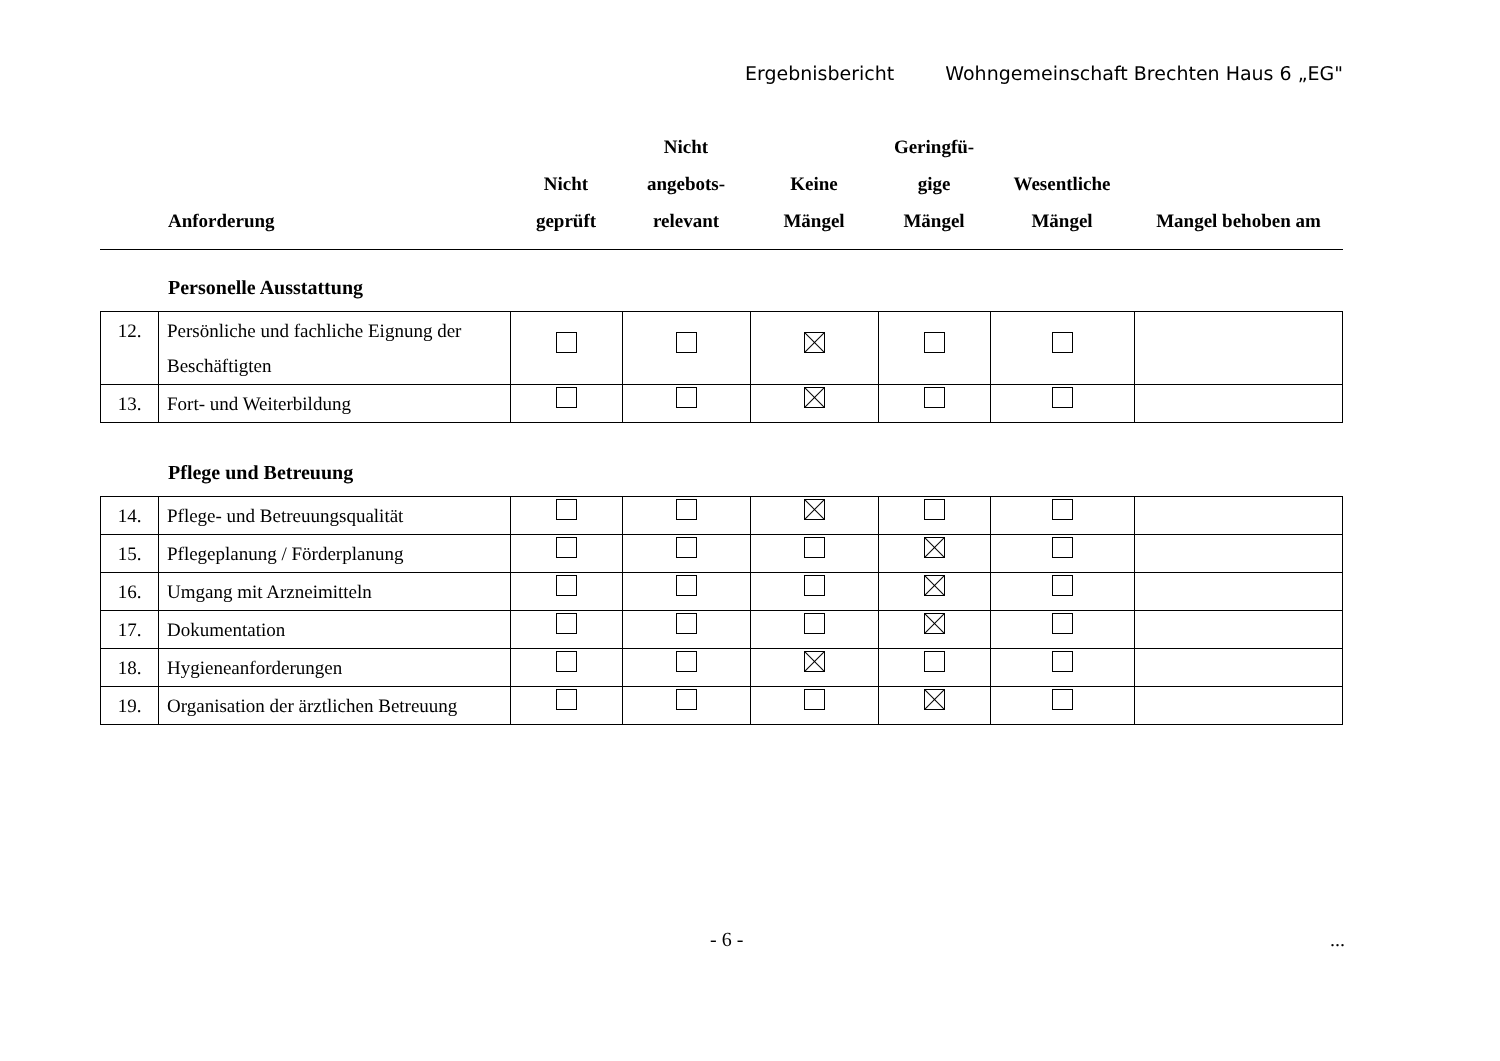Ergebnisbericht Wohngemeinschaft Brechten Haus 6 „EG"
| | Anforderung | Nicht geprüft | Nicht angebots- relevant | Keine Mängel | Geringfü- gige Mängel | Wesentliche Mängel | Mangel behoben am |
| --- | --- | --- | --- | --- | --- | --- | --- |
Personelle Ausstattung
| 12. | Persönliche und fachliche Eignung der Beschäftigten | | | | | | |
| 13. | Fort- und Weiterbildung | | | | | | |
Pflege und Betreuung
| 14. | Pflege- und Betreuungsqualität | | | | | | |
| 15. | Pflegeplanung / Förderplanung | | | | | | |
| 16. | Umgang mit Arzneimitteln | | | | | | |
| 17. | Dokumentation | | | | | | |
| 18. | Hygieneanforderungen | | | | | | |
| 19. | Organisation der ärztlichen Betreuung | | | | | | |
- 6 - ...